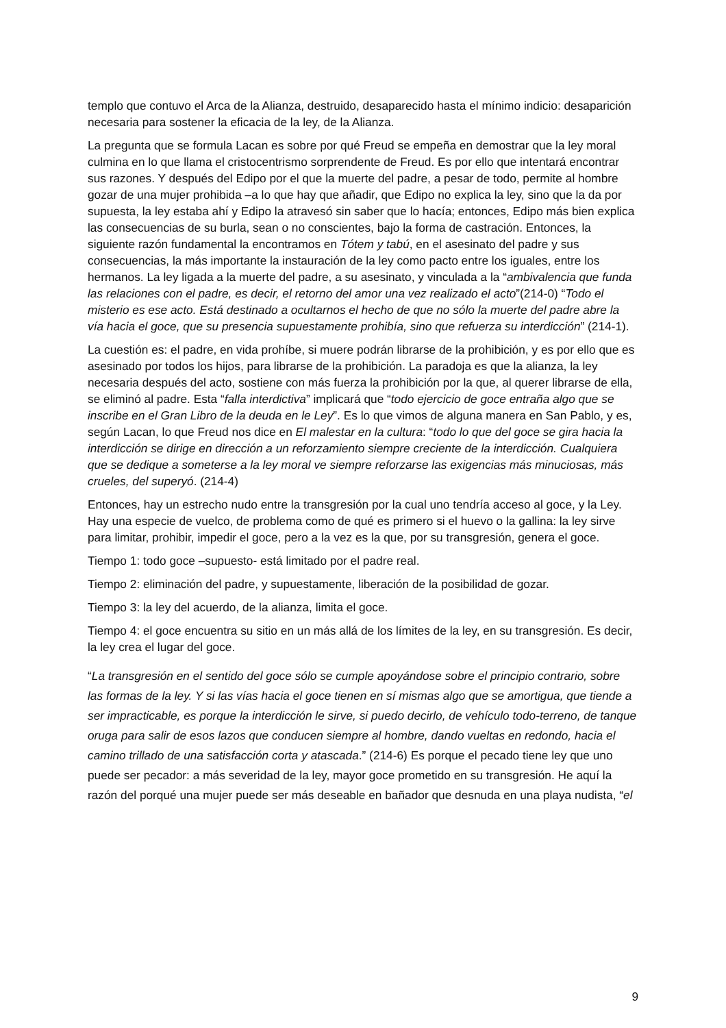templo que contuvo el Arca de la Alianza, destruido, desaparecido hasta el mínimo indicio: desaparición necesaria para sostener la eficacia de la ley, de la Alianza.
La pregunta que se formula Lacan es sobre por qué Freud se empeña en demostrar que la ley moral culmina en lo que llama el cristocentrismo sorprendente de Freud. Es por ello que intentará encontrar sus razones. Y después del Edipo por el que la muerte del padre, a pesar de todo, permite al hombre gozar de una mujer prohibida –a lo que hay que añadir, que Edipo no explica la ley, sino que la da por supuesta, la ley estaba ahí y Edipo la atravesó sin saber que lo hacía; entonces, Edipo más bien explica las consecuencias de su burla, sean o no conscientes, bajo la forma de castración. Entonces, la siguiente razón fundamental la encontramos en Tótem y tabú, en el asesinato del padre y sus consecuencias, la más importante la instauración de la ley como pacto entre los iguales, entre los hermanos. La ley ligada a la muerte del padre, a su asesinato, y vinculada a la “ambivalencia que funda las relaciones con el padre, es decir, el retorno del amor una vez realizado el acto”(214-0) “Todo el misterio es ese acto. Está destinado a ocultarnos el hecho de que no sólo la muerte del padre abre la vía hacia el goce, que su presencia supuestamente prohibía, sino que refuerza su interdicción” (214-1).
La cuestión es: el padre, en vida prohíbe, si muere podrán librarse de la prohibición, y es por ello que es asesinado por todos los hijos, para librarse de la prohibición. La paradoja es que la alianza, la ley necesaria después del acto, sostiene con más fuerza la prohibición por la que, al querer librarse de ella, se eliminó al padre. Esta “falla interdictiva” implicará que “todo ejercicio de goce entraña algo que se inscribe en el Gran Libro de la deuda en le Ley”. Es lo que vimos de alguna manera en San Pablo, y es, según Lacan, lo que Freud nos dice en El malestar en la cultura: “todo lo que del goce se gira hacia la interdicción se dirige en dirección a un reforzamiento siempre creciente de la interdicción. Cualquiera que se dedique a someterse a la ley moral ve siempre reforzarse las exigencias más minuciosas, más crueles, del superyó. (214-4)
Entonces, hay un estrecho nudo entre la transgresión por la cual uno tendría acceso al goce, y la Ley. Hay una especie de vuelco, de problema como de qué es primero si el huevo o la gallina: la ley sirve para limitar, prohibir, impedir el goce, pero a la vez es la que, por su transgresión, genera el goce.
Tiempo 1: todo goce –supuesto- está limitado por el padre real.
Tiempo 2: eliminación del padre, y supuestamente, liberación de la posibilidad de gozar.
Tiempo 3: la ley del acuerdo, de la alianza, limita el goce.
Tiempo 4: el goce encuentra su sitio en un más allá de los límites de la ley, en su transgresión. Es decir, la ley crea el lugar del goce.
“La transgresión en el sentido del goce sólo se cumple apoyándose sobre el principio contrario, sobre las formas de la ley. Y si las vías hacia el goce tienen en sí mismas algo que se amortigua, que tiende a ser impracticable, es porque la interdicción le sirve, si puedo decirlo, de vehículo todo-terreno, de tanque oruga para salir de esos lazos que conducen siempre al hombre, dando vueltas en redondo, hacia el camino trillado de una satisfacción corta y atascada.” (214-6) Es porque el pecado tiene ley que uno puede ser pecador: a más severidad de la ley, mayor goce prometido en su transgresión. He aquí la razón del porqué una mujer puede ser más deseable en bañador que desnuda en una playa nudista, “el
9